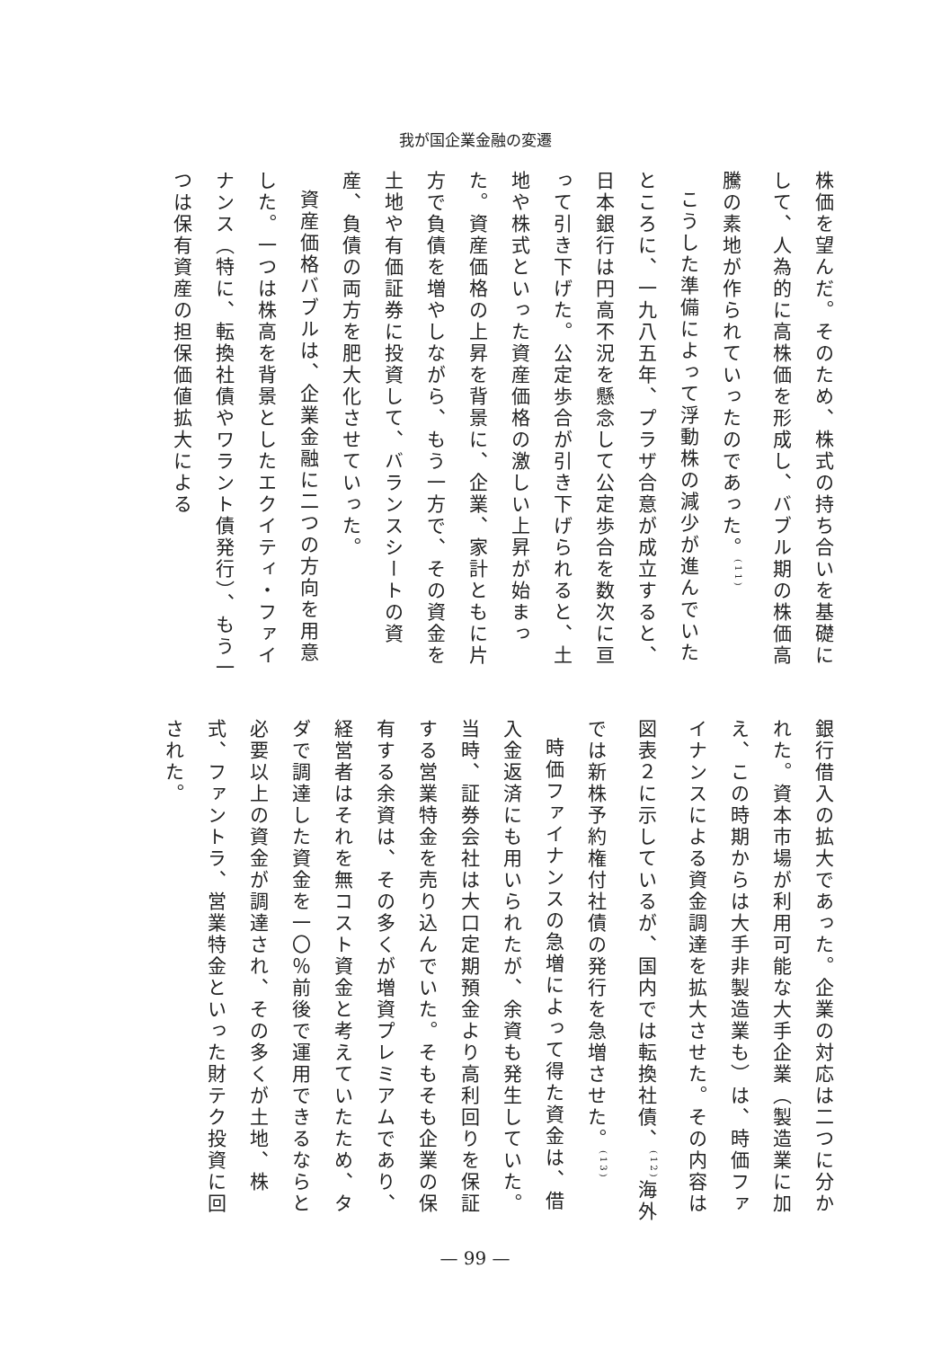我が国企業金融の変遷
株価を望んだ。そのため、株式の持ち合いを基礎にして、人為的に高株価を形成し、バブル期の株価高騰の素地が作られていったのであった。<sup>(11)</sup>
こうした準備によって浮動株の減少が進んでいたところに、一九八五年、プラザ合意が成立すると、日本銀行は円高不況を懸念して公定歩合を数次に亘って引き下げた。公定歩合が引き下げられると、土地や株式といった資産価格の激しい上昇が始まった。資産価格の上昇を背景に、企業、家計ともに片方で負債を増やしながら、もう一方で、その資金を土地や有価証券に投資して、バランスシートの資産、負債の両方を肥大化させていった。
資産価格バブルは、企業金融に二つの方向を用意した。一つは株高を背景としたエクイティ・ファイナンス（特に、転換社債やワラント債発行）、もう一つは保有資産の担保価値拡大による
銀行借入の拡大であった。企業の対応は二つに分かれた。資本市場が利用可能な大手企業（製造業に加え、この時期からは大手非製造業も）は、時価ファイナンスによる資金調達を拡大させた。その内容は図表２に示しているが、国内では転換社債、<sup>(12)</sup>海外では新株予約権付社債の発行を急増させた。<sup>(13)</sup>
時価ファイナンスの急増によって得た資金は、借入金返済にも用いられたが、余資も発生していた。当時、証券会社は大口定期預金より高利回りを保証する営業特金を売り込んでいた。そもそも企業の保有する余資は、その多くが増資プレミアムであり、経営者はそれを無コスト資金と考えていたため、タダで調達した資金を一〇％前後で運用できるならと必要以上の資金が調達され、その多くが土地、株式、ファントラ、営業特金といった財テク投資に回された。
— 99 —